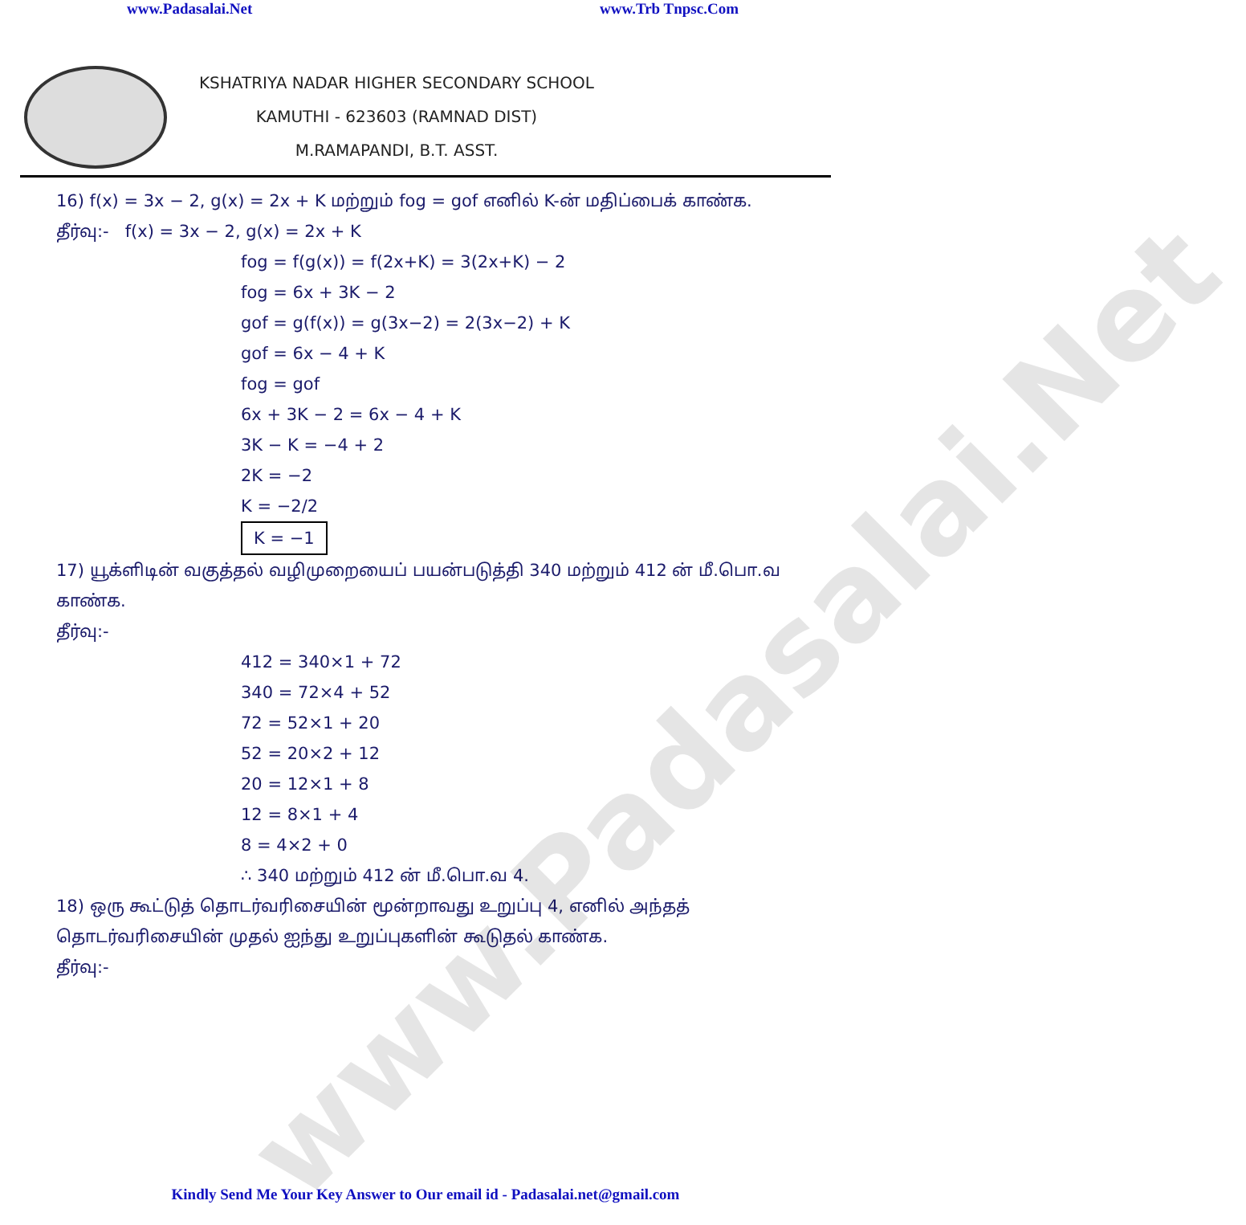www.Padasalai.Net www.Trb Tnpsc.Com
KSHATRIYA NADAR HIGHER SECONDARY SCHOOL
KAMUTHI - 623603 (RAMNAD DIST)
M.RAMAPANDI, B.T. ASST.
16) f(x) = 3x − 2, g(x) = 2x + K மற்றும் fog = gof எனில் K-ன் மதிப்பைக் காண்க.
தீர்வு:- f(x) = 3x − 2, g(x) = 2x + K
fog = f(g(x)) = f(2x+K) = 3(2x+K) − 2
fog = 6x + 3K − 2
gof = g(f(x)) = g(3x−2) = 2(3x−2) + K
gof = 6x − 4 + K
fog = gof
6x + 3K − 2 = 6x − 4 + K
3K − K = −4 + 2
2K = −2
K = −2/2
K = −1
17) யூக்ளிடின் வகுத்தல் வழிமுறையைப் பயன்படுத்தி 340 மற்றும் 412 ன் மீ.பொ.வ காண்க.
தீர்வு:-
412 = 340×1 + 72
340 = 72×4 + 52
72 = 52×1 + 20
52 = 20×2 + 12
20 = 12×1 + 8
12 = 8×1 + 4
8 = 4×2 + 0
∴ 340 மற்றும் 412 ன் மீ.பொ.வ 4.
18) ஒரு கூட்டுத் தொடர்வரிசையின் மூன்றாவது உறுப்பு 4, எனில் அந்தத் தொடர்வரிசையின் முதல் ஐந்து உறுப்புகளின் கூடுதல் காண்க.
தீர்வு:-
www.Padasalai.Net
Kindly Send Me Your Key Answer to Our email id - Padasalai.net@gmail.com